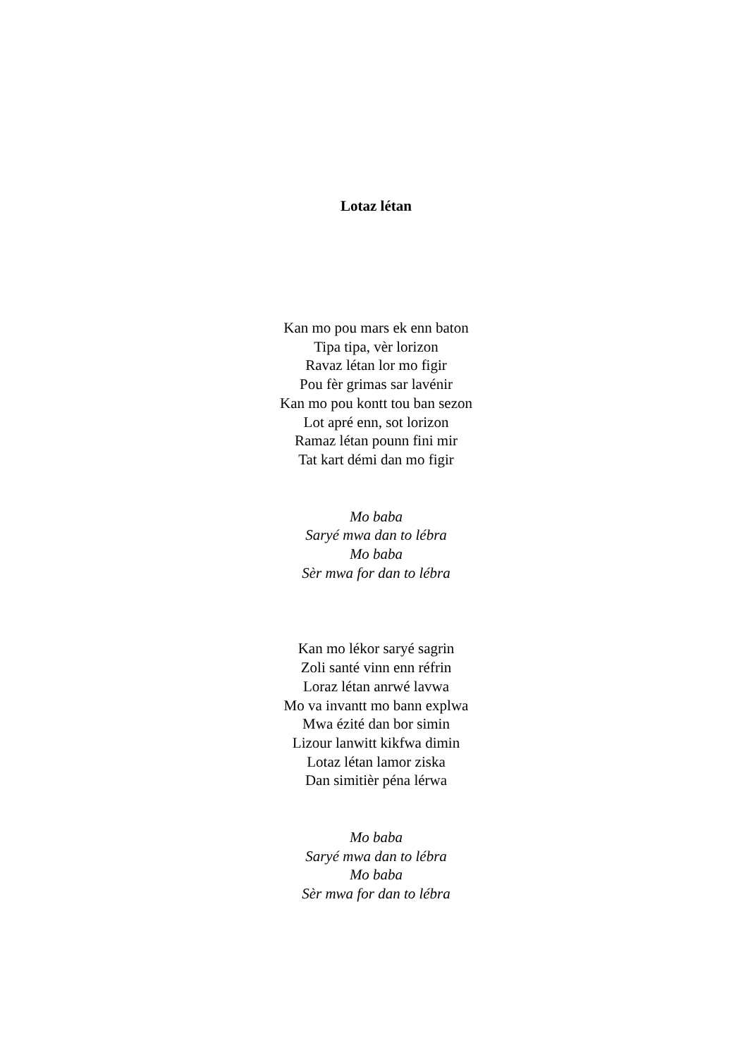Lotaz létan
Kan mo pou mars ek enn baton
Tipa tipa, vèr lorizon
Ravaz létan lor mo figir
Pou fèr grimas sar lavénir
Kan mo pou kontt tou ban sezon
Lot apré enn, sot lorizon
Ramaz létan pounn fini mir
Tat kart démi dan mo figir
Mo baba
Saryé mwa dan to lébra
Mo baba
Sèr mwa for dan to lébra
Kan mo lékor saryé sagrin
Zoli santé vinn enn réfrin
Loraz létan anrwé lavwa
Mo va invantt mo bann explwa
Mwa ézité dan bor simin
Lizour lanwitt kikfwa dimin
Lotaz létan lamor ziska
Dan simitièr péna lérwa
Mo baba
Saryé mwa dan to lébra
Mo baba
Sèr mwa for dan to lébra